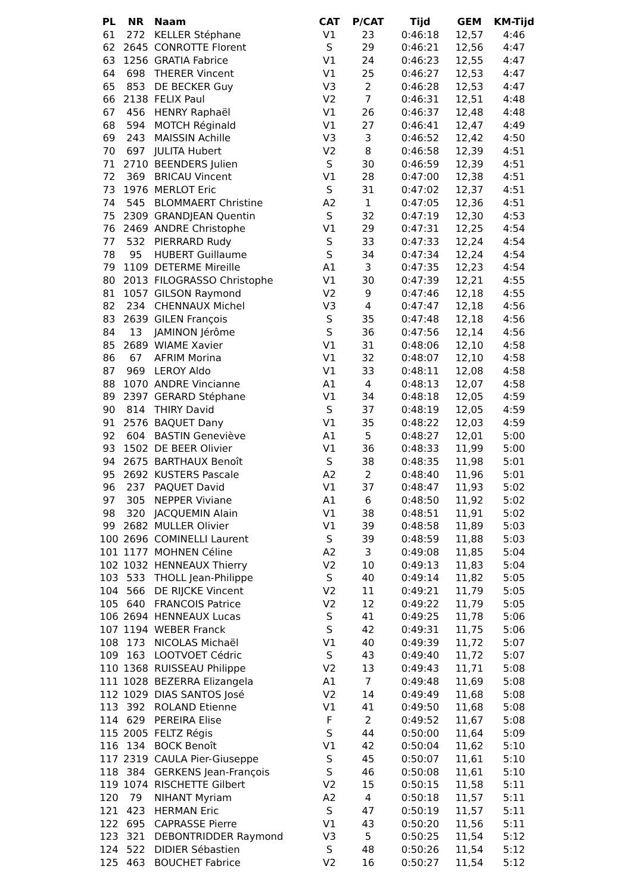| PL | NR | Naam | CAT | P/CAT | Tijd | GEM | KM-Tijd |
| --- | --- | --- | --- | --- | --- | --- | --- |
| 61 | 272 | KELLER Stéphane | V1 | 23 | 0:46:18 | 12,57 | 4:46 |
| 62 | 2645 | CONROTTE Florent | S | 29 | 0:46:21 | 12,56 | 4:47 |
| 63 | 1256 | GRATIA Fabrice | V1 | 24 | 0:46:23 | 12,55 | 4:47 |
| 64 | 698 | THERER Vincent | V1 | 25 | 0:46:27 | 12,53 | 4:47 |
| 65 | 853 | DE BECKER Guy | V3 | 2 | 0:46:28 | 12,53 | 4:47 |
| 66 | 2138 | FELIX Paul | V2 | 7 | 0:46:31 | 12,51 | 4:48 |
| 67 | 456 | HENRY Raphaël | V1 | 26 | 0:46:37 | 12,48 | 4:48 |
| 68 | 594 | MOTCH Réginald | V1 | 27 | 0:46:41 | 12,47 | 4:49 |
| 69 | 243 | MAISSIN Achille | V3 | 3 | 0:46:52 | 12,42 | 4:50 |
| 70 | 697 | JULITA Hubert | V2 | 8 | 0:46:58 | 12,39 | 4:51 |
| 71 | 2710 | BEENDERS Julien | S | 30 | 0:46:59 | 12,39 | 4:51 |
| 72 | 369 | BRICAU Vincent | V1 | 28 | 0:47:00 | 12,38 | 4:51 |
| 73 | 1976 | MERLOT Eric | S | 31 | 0:47:02 | 12,37 | 4:51 |
| 74 | 545 | BLOMMAERT Christine | A2 | 1 | 0:47:05 | 12,36 | 4:51 |
| 75 | 2309 | GRANDJEAN Quentin | S | 32 | 0:47:19 | 12,30 | 4:53 |
| 76 | 2469 | ANDRE Christophe | V1 | 29 | 0:47:31 | 12,25 | 4:54 |
| 77 | 532 | PIERRARD Rudy | S | 33 | 0:47:33 | 12,24 | 4:54 |
| 78 | 95 | HUBERT Guillaume | S | 34 | 0:47:34 | 12,24 | 4:54 |
| 79 | 1109 | DETERME Mireille | A1 | 3 | 0:47:35 | 12,23 | 4:54 |
| 80 | 2013 | FILOGRASSO Christophe | V1 | 30 | 0:47:39 | 12,21 | 4:55 |
| 81 | 1057 | GILSON Raymond | V2 | 9 | 0:47:46 | 12,18 | 4:55 |
| 82 | 234 | CHENNAUX Michel | V3 | 4 | 0:47:47 | 12,18 | 4:56 |
| 83 | 2639 | GILEN François | S | 35 | 0:47:48 | 12,18 | 4:56 |
| 84 | 13 | JAMINON Jérôme | S | 36 | 0:47:56 | 12,14 | 4:56 |
| 85 | 2689 | WIAME Xavier | V1 | 31 | 0:48:06 | 12,10 | 4:58 |
| 86 | 67 | AFRIM Morina | V1 | 32 | 0:48:07 | 12,10 | 4:58 |
| 87 | 969 | LEROY Aldo | V1 | 33 | 0:48:11 | 12,08 | 4:58 |
| 88 | 1070 | ANDRE Vincianne | A1 | 4 | 0:48:13 | 12,07 | 4:58 |
| 89 | 2397 | GERARD Stéphane | V1 | 34 | 0:48:18 | 12,05 | 4:59 |
| 90 | 814 | THIRY David | S | 37 | 0:48:19 | 12,05 | 4:59 |
| 91 | 2576 | BAQUET Dany | V1 | 35 | 0:48:22 | 12,03 | 4:59 |
| 92 | 604 | BASTIN Geneviève | A1 | 5 | 0:48:27 | 12,01 | 5:00 |
| 93 | 1502 | DE BEER Olivier | V1 | 36 | 0:48:33 | 11,99 | 5:00 |
| 94 | 2675 | BARTHAUX Benoît | S | 38 | 0:48:35 | 11,98 | 5:01 |
| 95 | 2692 | KUSTERS Pascale | A2 | 2 | 0:48:40 | 11,96 | 5:01 |
| 96 | 237 | PAQUET David | V1 | 37 | 0:48:47 | 11,93 | 5:02 |
| 97 | 305 | NEPPER Viviane | A1 | 6 | 0:48:50 | 11,92 | 5:02 |
| 98 | 320 | JACQUEMIN Alain | V1 | 38 | 0:48:51 | 11,91 | 5:02 |
| 99 | 2682 | MULLER Olivier | V1 | 39 | 0:48:58 | 11,89 | 5:03 |
| 100 | 2696 | COMINELLI Laurent | S | 39 | 0:48:59 | 11,88 | 5:03 |
| 101 | 1177 | MOHNEN Céline | A2 | 3 | 0:49:08 | 11,85 | 5:04 |
| 102 | 1032 | HENNEAUX Thierry | V2 | 10 | 0:49:13 | 11,83 | 5:04 |
| 103 | 533 | THOLL Jean-Philippe | S | 40 | 0:49:14 | 11,82 | 5:05 |
| 104 | 566 | DE RIJCKE Vincent | V2 | 11 | 0:49:21 | 11,79 | 5:05 |
| 105 | 640 | FRANCOIS Patrice | V2 | 12 | 0:49:22 | 11,79 | 5:05 |
| 106 | 2694 | HENNEAUX Lucas | S | 41 | 0:49:25 | 11,78 | 5:06 |
| 107 | 1194 | WEBER Franck | S | 42 | 0:49:31 | 11,75 | 5:06 |
| 108 | 173 | NICOLAS Michaël | V1 | 40 | 0:49:39 | 11,72 | 5:07 |
| 109 | 163 | LOOTVOET Cédric | S | 43 | 0:49:40 | 11,72 | 5:07 |
| 110 | 1368 | RUISSEAU Philippe | V2 | 13 | 0:49:43 | 11,71 | 5:08 |
| 111 | 1028 | BEZERRA Elizangela | A1 | 7 | 0:49:48 | 11,69 | 5:08 |
| 112 | 1029 | DIAS SANTOS José | V2 | 14 | 0:49:49 | 11,68 | 5:08 |
| 113 | 392 | ROLAND Etienne | V1 | 41 | 0:49:50 | 11,68 | 5:08 |
| 114 | 629 | PEREIRA Elise | F | 2 | 0:49:52 | 11,67 | 5:08 |
| 115 | 2005 | FELTZ Régis | S | 44 | 0:50:00 | 11,64 | 5:09 |
| 116 | 134 | BOCK Benoît | V1 | 42 | 0:50:04 | 11,62 | 5:10 |
| 117 | 2319 | CAULA Pier-Giuseppe | S | 45 | 0:50:07 | 11,61 | 5:10 |
| 118 | 384 | GERKENS Jean-François | S | 46 | 0:50:08 | 11,61 | 5:10 |
| 119 | 1074 | RISCHETTE Gilbert | V2 | 15 | 0:50:15 | 11,58 | 5:11 |
| 120 | 79 | NIHANT Myriam | A2 | 4 | 0:50:18 | 11,57 | 5:11 |
| 121 | 423 | HERMAN Eric | S | 47 | 0:50:19 | 11,57 | 5:11 |
| 122 | 695 | CAPRASSE Pierre | V1 | 43 | 0:50:20 | 11,56 | 5:11 |
| 123 | 321 | DEBONTRIDDER Raymond | V3 | 5 | 0:50:25 | 11,54 | 5:12 |
| 124 | 522 | DIDIER Sébastien | S | 48 | 0:50:26 | 11,54 | 5:12 |
| 125 | 463 | BOUCHET Fabrice | V2 | 16 | 0:50:27 | 11,54 | 5:12 |